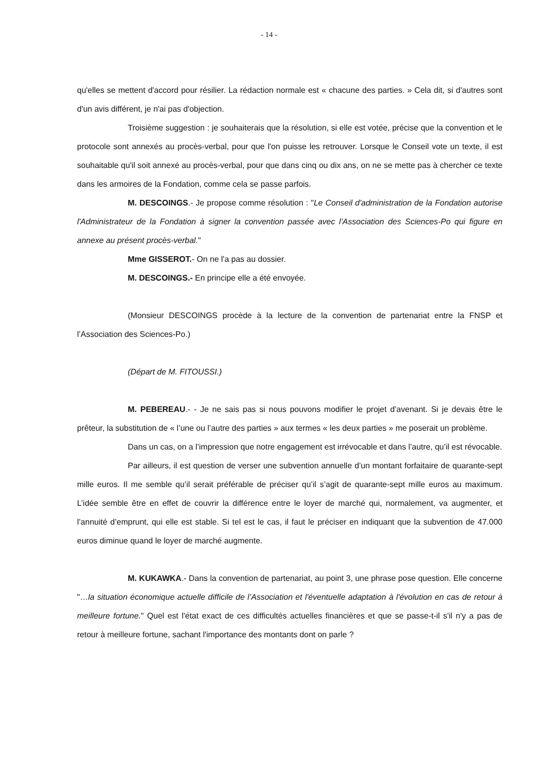- 14 -
qu'elles se mettent d'accord pour résilier. La rédaction normale est « chacune des parties. » Cela dit, si d'autres sont d'un avis différent, je n'ai pas d'objection.
Troisième suggestion : je souhaiterais que la résolution, si elle est votée, précise que la convention et le protocole sont annexés au procès-verbal, pour que l'on puisse les retrouver. Lorsque le Conseil vote un texte, il est souhaitable qu'il soit annexé au procès-verbal, pour que dans cinq ou dix ans, on ne se mette pas à chercher ce texte dans les armoires de la Fondation, comme cela se passe parfois.
M. DESCOINGS.- Je propose comme résolution : "Le Conseil d'administration de la Fondation autorise l'Administrateur de la Fondation à signer la convention passée avec l’Association des Sciences-Po qui figure en annexe au présent procès-verbal."
Mme GISSEROT.- On ne l'a pas au dossier.
M. DESCOINGS.- En principe elle a été envoyée.
(Monsieur DESCOINGS procède à la lecture de la convention de partenariat entre la FNSP et l’Association des Sciences-Po.)
(Départ de M. FITOUSSI.)
M. PEBEREAU.- - Je ne sais pas si nous pouvons modifier le projet d’avenant. Si je devais être le prêteur, la substitution de « l’une ou l’autre des parties » aux termes « les deux parties » me poserait un problème.
Dans un cas, on a l’impression que notre engagement est irrévocable et dans l’autre, qu’il est révocable.
Par ailleurs, il est question de verser une subvention annuelle d’un montant forfaitaire de quarante-sept mille euros. Il me semble qu’il serait préférable de préciser qu’il s’agit de quarante-sept mille euros au maximum. L’idée semble être en effet de couvrir la différence entre le loyer de marché qui, normalement, va augmenter, et l’annuité d’emprunt, qui elle est stable. Si tel est le cas, il faut le préciser en indiquant que la subvention de 47.000 euros diminue quand le loyer de marché augmente.
M. KUKAWKA.- Dans la convention de partenariat, au point 3, une phrase pose question. Elle concerne "…la situation économique actuelle difficile de l’Association et l'éventuelle adaptation à l'évolution en cas de retour à meilleure fortune." Quel est l'état exact de ces difficultés actuelles financières et que se passe-t-il s'il n'y a pas de retour à meilleure fortune, sachant l'importance des montants dont on parle ?